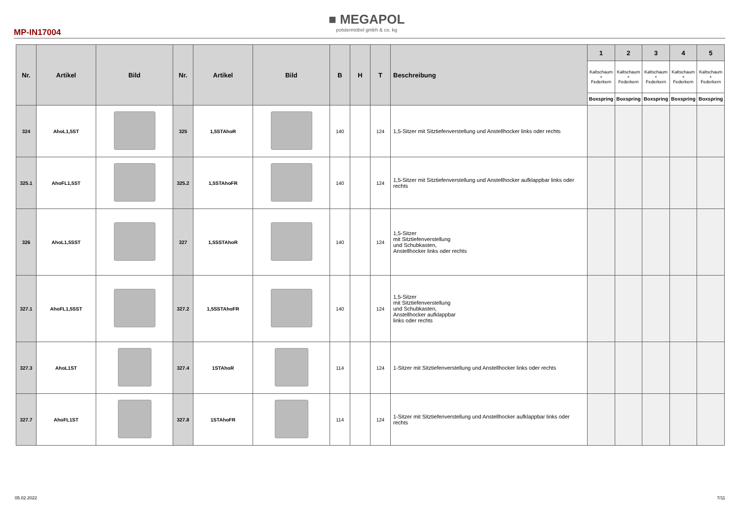MP-IN17004
■ MEGAPOL
polstermöbel gmbh & co. kg
| Nr. | Artikel | Bild | Nr. | Artikel | Bild | B | H | T | Beschreibung | 1 | 2 | 3 | 4 | 5 |
| --- | --- | --- | --- | --- | --- | --- | --- | --- | --- | --- | --- | --- | --- | --- |
| | | | | | | | | | | Kaltschaum + Federkern | Kaltschaum + Federkern | Kaltschaum + Federkern | Kaltschaum + Federkern | Kaltschaum + Federkern |
| | | | | | | | | | | Boxspring | Boxspring | Boxspring | Boxspring | Boxspring |
| 324 | AhoL1,5ST | | 325 | 1,5STAhoR | | 140 | | 124 | 1,5-Sitzer mit Sitztiefenverstellung und Anstellhocker links oder rechts | | | | | |
| 325.1 | AhoFL1,5ST | | 325.2 | 1,5STAhoFR | | 140 | | 124 | 1,5-Sitzer mit Sitztiefenverstellung und Anstellhocker aufklappbar links oder rechts | | | | | |
| 326 | AhoL1,5SST | | 327 | 1,5SSTAhoR | | 140 | | 124 | 1,5-Sitzer mit Sitztiefenverstellung und Schubkasten, Anstellhocker links oder rechts | | | | | |
| 327.1 | AhoFL1,5SST | | 327.2 | 1,5SSTAhoFR | | 140 | | 124 | 1,5-Sitzer mit Sitztiefenverstellung und Schubkasten, Anstellhocker aufklappbar links oder rechts | | | | | |
| 327.3 | AhoL1ST | | 327.4 | 1STAhoR | | 114 | | 124 | 1-Sitzer mit Sitztiefenverstellung und Anstellhocker links oder rechts | | | | | |
| 327.7 | AhoFL1ST | | 327.8 | 1STAhoFR | | 114 | | 124 | 1-Sitzer mit Sitztiefenverstellung und Anstellhocker aufklappbar links oder rechts | | | | | |
05.02.2022 7/11